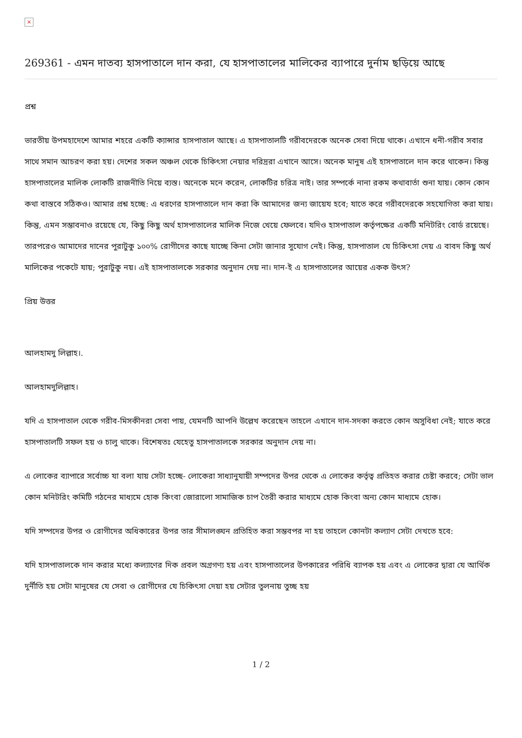×
269361 - এমন দাতব্য হাসপাতালে দান করা, যে হাসপাতালের মালিকের ব্যাপারে দুর্নাম ছড়িয়ে আছে
প্রশ্ন
ভারতীয় উপমহাদেশে আমার শহরে একটি ক্যান্সার হাসপাতাল আছে। এ হাসপাতালটি গরীবদেরকে অনেক সেবা দিয়ে থাকে। এখানে ধনী-গরীব সবার সাথে সমান আচরণ করা হয়। দেশের সকল অঞ্চল থেকে চিকিৎসা নেয়ার দরিদ্ররা এখানে আসে। অনেক মানুষ এই হাসপাতালে দান করে থাকেন। কিন্তু হাসপাতালের মালিক লোকটি রাজনীতি নিয়ে ব্যস্ত। অনেকে মনে করেন, লোকটির চরিত্র নাই। তার সম্পর্কে নানা রকম কথাবার্তা শুনা যায়। কোন কোন কথা বাস্তবে সঠিকও। আমার প্রশ্ন হচ্ছে: এ ধরণের হাসপাতালে দান করা কি আমাদের জন্য জায়েয হবে; যাতে করে গরীবদেরকে সহযোগিতা করা যায়। কিন্তু, এমন সম্ভাবনাও রয়েছে যে, কিছু কিছু অর্থ হাসপাতালের মালিক নিজে খেয়ে ফেলবে। যদিও হাসপাতাল কর্তৃপক্ষের একটি মনিটরিং বোর্ড রয়েছে। তারপরেও আমাদের দানের পুরাটুকু ১০০% রোগীদের কাছে যাচ্ছে কিনা সেটা জানার সুযোগ নেই। কিন্তু, হাসপাতাল যে চিকিৎসা দেয় এ বাবদ কিছু অর্থ মালিকের পকেটে যায়; পুরাটুকু নয়। এই হাসপাতালকে সরকার অনুদান দেয় না। দান-ই এ হাসপাতালের আয়ের একক উৎস?
প্রিয় উত্তর
আলহামদু লিল্লাহ।.
আলহামদুলিল্লাহ।
যদি এ হাসপাতাল থেকে গরীব-মিসকীনরা সেবা পায়, যেমনটি আপনি উল্লেখ করেছেন তাহলে এখানে দান-সদকা করতে কোন অসুবিধা নেই; যাতে করে হাসপাতালটি সফল হয় ও চালু থাকে। বিশেষতঃ যেহেতু হাসপাতালকে সরকার অনুদান দেয় না।
এ লোকের ব্যাপারে সর্বোচ্চ যা বলা যায় সেটা হচ্ছে- লোকেরা সাধ্যানুযায়ী সম্পদের উপর থেকে এ লোকের কর্তৃত্ব প্রতিহত করার চেষ্টা করবে; সেটা ভাল কোন মনিটরিং কমিটি গঠনের মাধ্যমে হোক কিংবা জোরালো সামাজিক চাপ তৈরী করার মাধ্যমে হোক কিংবা অন্য কোন মাধ্যমে হোক।
যদি সম্পদের উপর ও রোগীদের অধিকারের উপর তার সীমালঙ্ঘন প্রতিহিত করা সম্ভবপর না হয় তাহলে কোনটা কল্যাণ সেটা দেখতে হবে:
যদি হাসপাতালকে দান করার মধ্যে কল্যাণের দিক প্রবল অগ্রগণ্য হয় এবং হাসপাতালের উপকারের পরিধি ব্যাপক হয় এবং এ লোকের দ্বারা যে আর্থিক দুর্নীতি হয় সেটা মানুষের যে সেবা ও রোগীদের যে চিকিৎসা দেয়া হয় সেটার তুলনায় তুচ্ছ হয়
1 / 2